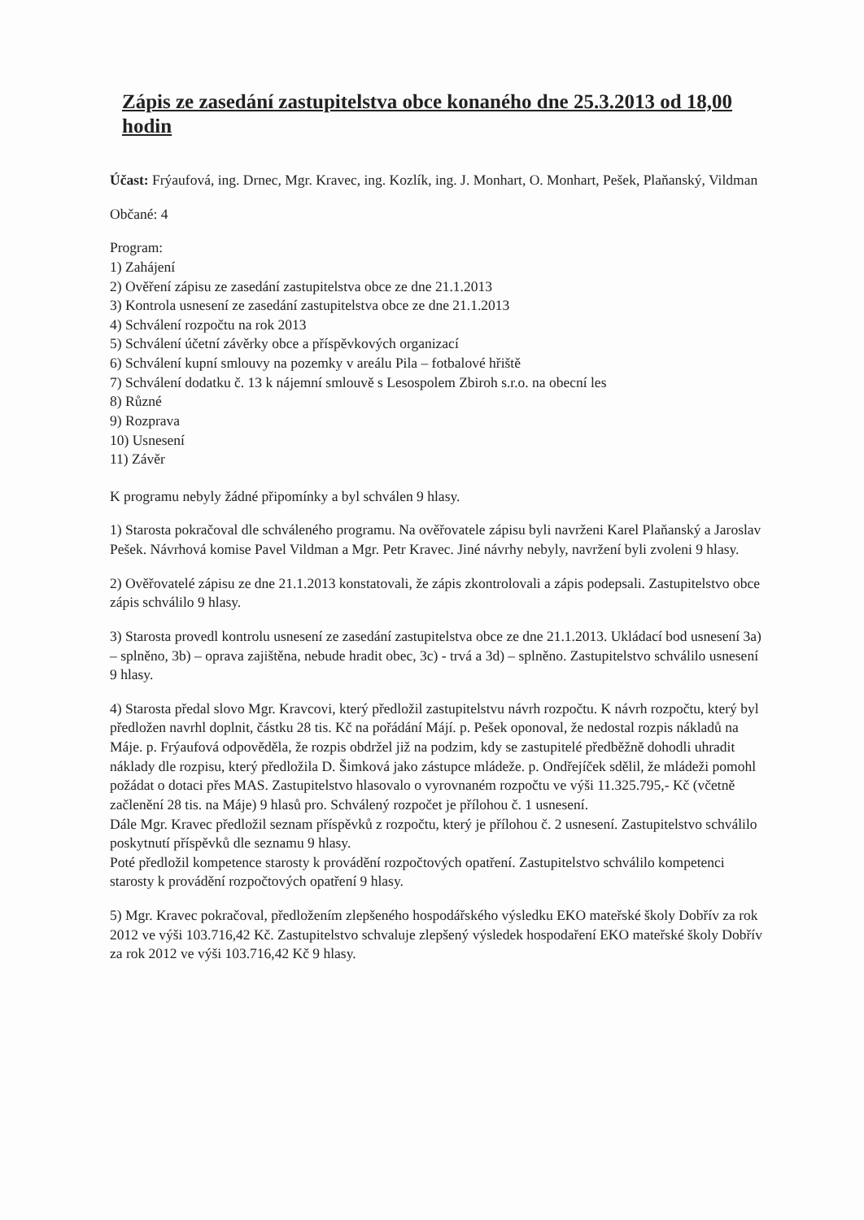Zápis ze zasedání zastupitelstva obce konaného dne 25.3.2013 od 18,00 hodin
Účast: Frýaufová, ing. Drnec, Mgr. Kravec, ing. Kozlík, ing. J. Monhart, O. Monhart, Pešek, Plaňanský, Vildman
Občané: 4
Program:
1) Zahájení
2) Ověření zápisu ze zasedání zastupitelstva obce ze dne 21.1.2013
3) Kontrola usnesení ze zasedání zastupitelstva obce ze dne 21.1.2013
4) Schválení rozpočtu na rok 2013
5) Schválení účetní závěrky obce a příspěvkových organizací
6) Schválení kupní smlouvy na pozemky v areálu Pila – fotbalové hřiště
7) Schválení dodatku č. 13 k nájemní smlouvě s Lesospolem Zbiroh s.r.o. na obecní les
8) Různé
9) Rozprava
10) Usnesení
11) Závěr
K programu nebyly žádné připomínky a byl schválen 9 hlasy.
1) Starosta pokračoval dle schváleného programu. Na ověřovatele zápisu byli navrženi Karel Plaňanský a Jaroslav Pešek. Návrhová komise Pavel Vildman a Mgr. Petr Kravec. Jiné návrhy nebyly, navržení byli zvoleni 9 hlasy.
2) Ověřovatelé zápisu ze dne 21.1.2013 konstatovali, že zápis zkontrolovali a zápis podepsali. Zastupitelstvo obce zápis schválilo 9 hlasy.
3) Starosta provedl kontrolu usnesení ze zasedání zastupitelstva obce ze dne 21.1.2013. Ukládací bod usnesení 3a) – splněno, 3b) – oprava zajištěna, nebude hradit obec, 3c) - trvá a 3d) – splněno. Zastupitelstvo schválilo usnesení 9 hlasy.
4) Starosta předal slovo Mgr. Kravcovi, který předložil zastupitelstvu návrh rozpočtu. K návrh rozpočtu, který byl předložen navrhl doplnit, částku 28 tis. Kč na pořádání Májí. p. Pešek oponoval, že nedostal rozpis nákladů na Máje. p. Frýaufová odpověděla, že rozpis obdržel již na podzim, kdy se zastupitelé předběžně dohodli uhradit náklady dle rozpisu, který předložila D. Šimková jako zástupce mládeže. p. Ondřejíček sdělil, že mládeži pomohl požádat o dotaci přes MAS. Zastupitelstvo hlasovalo o vyrovnaném rozpočtu ve výši 11.325.795,- Kč (včetně začlenění 28 tis. na Máje) 9 hlasů pro. Schválený rozpočet je přílohou č. 1 usnesení.
Dále Mgr. Kravec předložil seznam příspěvků z rozpočtu, který je přílohou č. 2 usnesení. Zastupitelstvo schválilo poskytnutí příspěvků dle seznamu 9 hlasy.
Poté předložil kompetence starosty k provádění rozpočtových opatření. Zastupitelstvo schválilo kompetenci starosty k provádění rozpočtových opatření 9 hlasy.
5) Mgr. Kravec pokračoval, předložením zlepšeného hospodářského výsledku EKO mateřské školy Dobřív za rok 2012 ve výši 103.716,42 Kč. Zastupitelstvo schvaluje zlepšený výsledek hospodaření EKO mateřské školy Dobřív za rok 2012 ve výši 103.716,42 Kč 9 hlasy.